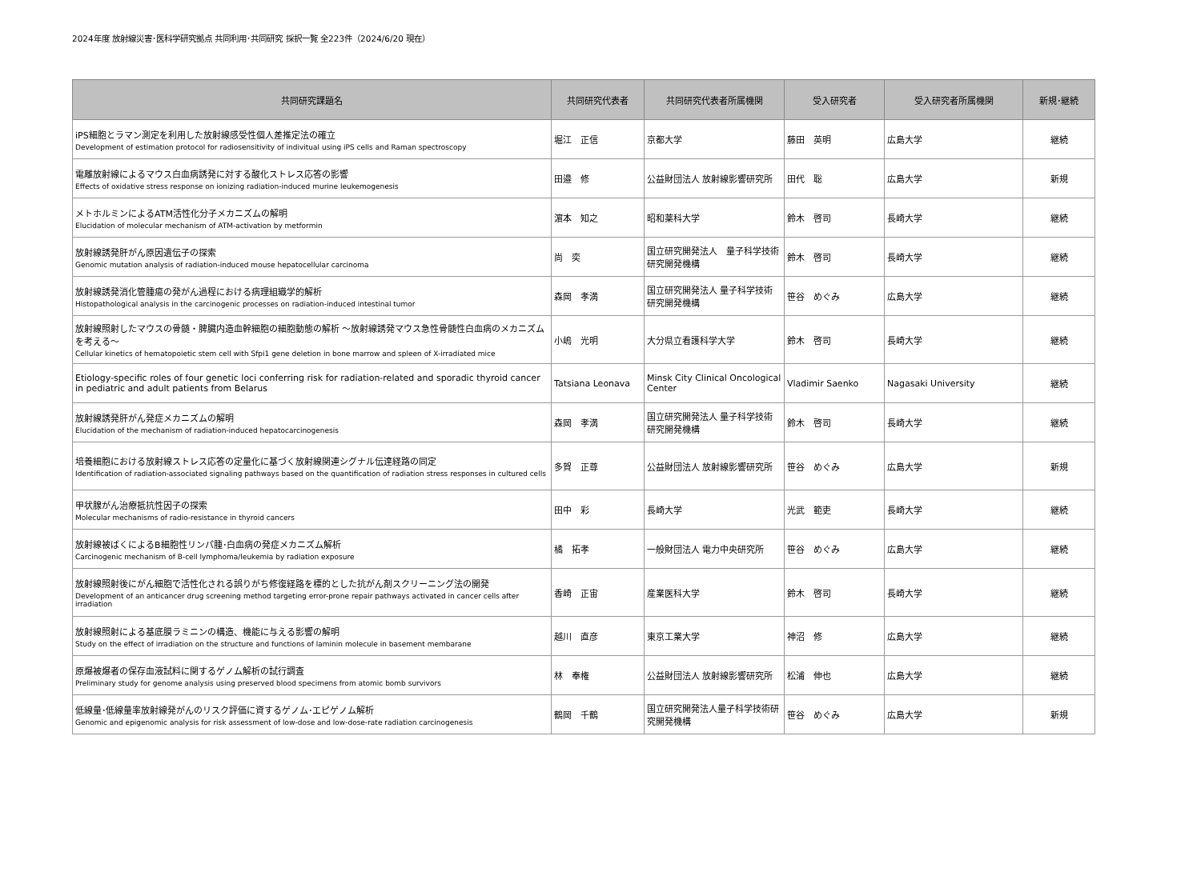2024年度 放射線災害･医科学研究拠点 共同利用･共同研究 採択一覧 全223件（2024/6/20 現在）
| 共同研究課題名 | 共同研究代表者 | 共同研究代表者所属機関 | 受入研究者 | 受入研究者所属機関 | 新規･継続 |
| --- | --- | --- | --- | --- | --- |
| iPS細胞とラマン測定を利用した放射線感受性個人差推定法の確立 Development of estimation protocol for radiosensitivity of indivitual using iPS cells and Raman spectroscopy | 堀江 正信 | 京都大学 | 藤田 英明 | 広島大学 | 継続 |
| 電離放射線によるマウス白血病誘発に対する酸化ストレス応答の影響 Effects of oxidative stress response on ionizing radiation-induced murine leukemogenesis | 田邉 修 | 公益財団法人 放射線影響研究所 | 田代 聡 | 広島大学 | 新規 |
| メトホルミンによるATM活性化分子メカニズムの解明 Elucidation of molecular mechanism of ATM-activation by metformin | 濵本 知之 | 昭和薬科大学 | 鈴木 啓司 | 長崎大学 | 継続 |
| 放射線誘発肝がん原因遺伝子の探索 Genomic mutation analysis of radiation-induced mouse hepatocellular carcinoma | 尚 奕 | 国立研究開発法人 量子科学技術研究開発機構 | 鈴木 啓司 | 長崎大学 | 継続 |
| 放射線誘発消化管腫瘍の発がん過程における病理組織学的解析 Histopathological analysis in the carcinogenic processes on radiation-induced intestinal tumor | 森岡 孝満 | 国立研究開発法人 量子科学技術研究開発機構 | 笹谷 めぐみ | 広島大学 | 継続 |
| 放射線照射したマウスの骨髄・脾臓内造血幹細胞の細胞動態の解析 〜放射線誘発マウス急性骨髄性白血病のメカニズムを考える〜 Cellular kinetics of hematopoietic stem cell with Sfpi1 gene deletion in bone marrow and spleen of X-irradiated mice | 小嶋 光明 | 大分県立看護科学大学 | 鈴木 啓司 | 長崎大学 | 継続 |
| Etiology-specific roles of four genetic loci conferring risk for radiation-related and sporadic thyroid cancer in pediatric and adult patients from Belarus | Tatsiana Leonava | Minsk City Clinical Oncological Center | Vladimir Saenko | Nagasaki University | 継続 |
| 放射線誘発肝がん発症メカニズムの解明 Elucidation of the mechanism of radiation-induced hepatocarcinogenesis | 森岡 孝満 | 国立研究開発法人 量子科学技術研究開発機構 | 鈴木 啓司 | 長崎大学 | 継続 |
| 培養細胞における放射線ストレス応答の定量化に基づく放射線関連シグナル伝達経路の同定 Identification of radiation-associated signaling pathways based on the quantification of radiation stress responses in cultured cells | 多賀 正尊 | 公益財団法人 放射線影響研究所 | 笹谷 めぐみ | 広島大学 | 新規 |
| 甲状腺がん治療抵抗性因子の探索 Molecular mechanisms of radio-resistance in thyroid cancers | 田中 彩 | 長崎大学 | 光武 範吏 | 長崎大学 | 継続 |
| 放射線被ばくによるB細胞性リンパ腫･白血病の発症メカニズム解析 Carcinogenic mechanism of B-cell lymphoma/leukemia by radiation exposure | 橘 拓孝 | 一般財団法人 電力中央研究所 | 笹谷 めぐみ | 広島大学 | 継続 |
| 放射線照射後にがん細胞で活性化される誤りがち修復経路を標的とした抗がん剤スクリーニング法の開発 Development of an anticancer drug screening method targeting error-prone repair pathways activated in cancer cells after irradiation | 香崎 正宙 | 産業医科大学 | 鈴木 啓司 | 長崎大学 | 継続 |
| 放射線照射による基底膜ラミニンの構造、機能に与える影響の解明 Study on the effect of irradiation on the structure and functions of laminin molecule in basement membarane | 越川 直彦 | 東京工業大学 | 神沼 修 | 広島大学 | 継続 |
| 原爆被爆者の保存血液試料に関するゲノム解析の試行調査 Preliminary study for genome analysis using preserved blood specimens from atomic bomb survivors | 林 奉権 | 公益財団法人 放射線影響研究所 | 松浦 伸也 | 広島大学 | 継続 |
| 低線量･低線量率放射線発がんのリスク評価に資するゲノム･エピゲノム解析 Genomic and epigenomic analysis for risk assessment of low-dose and low-dose-rate radiation carcinogenesis | 鶴岡 千鶴 | 国立研究開発法人量子科学技術研究開発機構 | 笹谷 めぐみ | 広島大学 | 新規 |